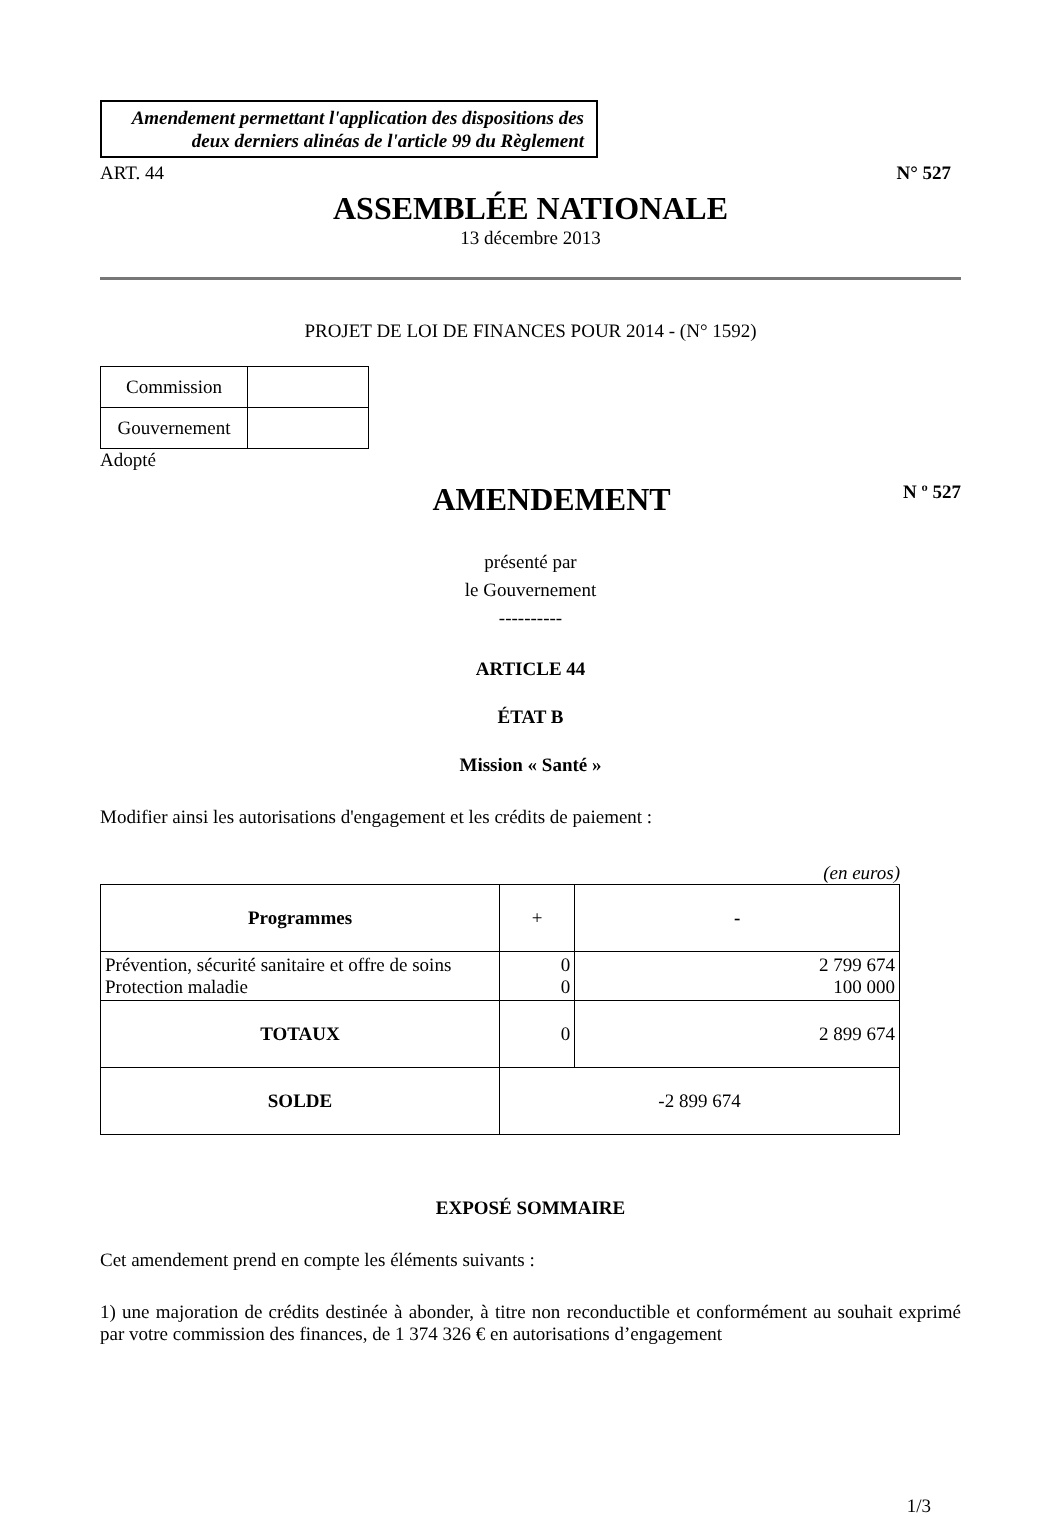Amendement permettant l'application des dispositions des deux derniers alinéas de l'article 99 du Règlement
ART. 44 N° 527
ASSEMBLÉE NATIONALE
13 décembre 2013
PROJET DE LOI DE FINANCES POUR 2014 - (N° 1592)
| Commission | |
| Gouvernement | |
Adopté
AMENDEMENT
N º 527
présenté par
le Gouvernement
----------
ARTICLE 44
ÉTAT B
Mission « Santé »
Modifier ainsi les autorisations d'engagement et les crédits de paiement :
(en euros)
| Programmes | + | - |
| --- | --- | --- |
| Prévention, sécurité sanitaire et offre de soins Protection maladie | 0 0 | 2 799 674 100 000 |
| TOTAUX | 0 | 2 899 674 |
| SOLDE | -2 899 674 | |
EXPOSÉ SOMMAIRE
Cet amendement prend en compte les éléments suivants :
1) une majoration de crédits destinée à abonder, à titre non reconductible et conformément au souhait exprimé par votre commission des finances, de 1 374 326 € en autorisations d’engagement
1/3